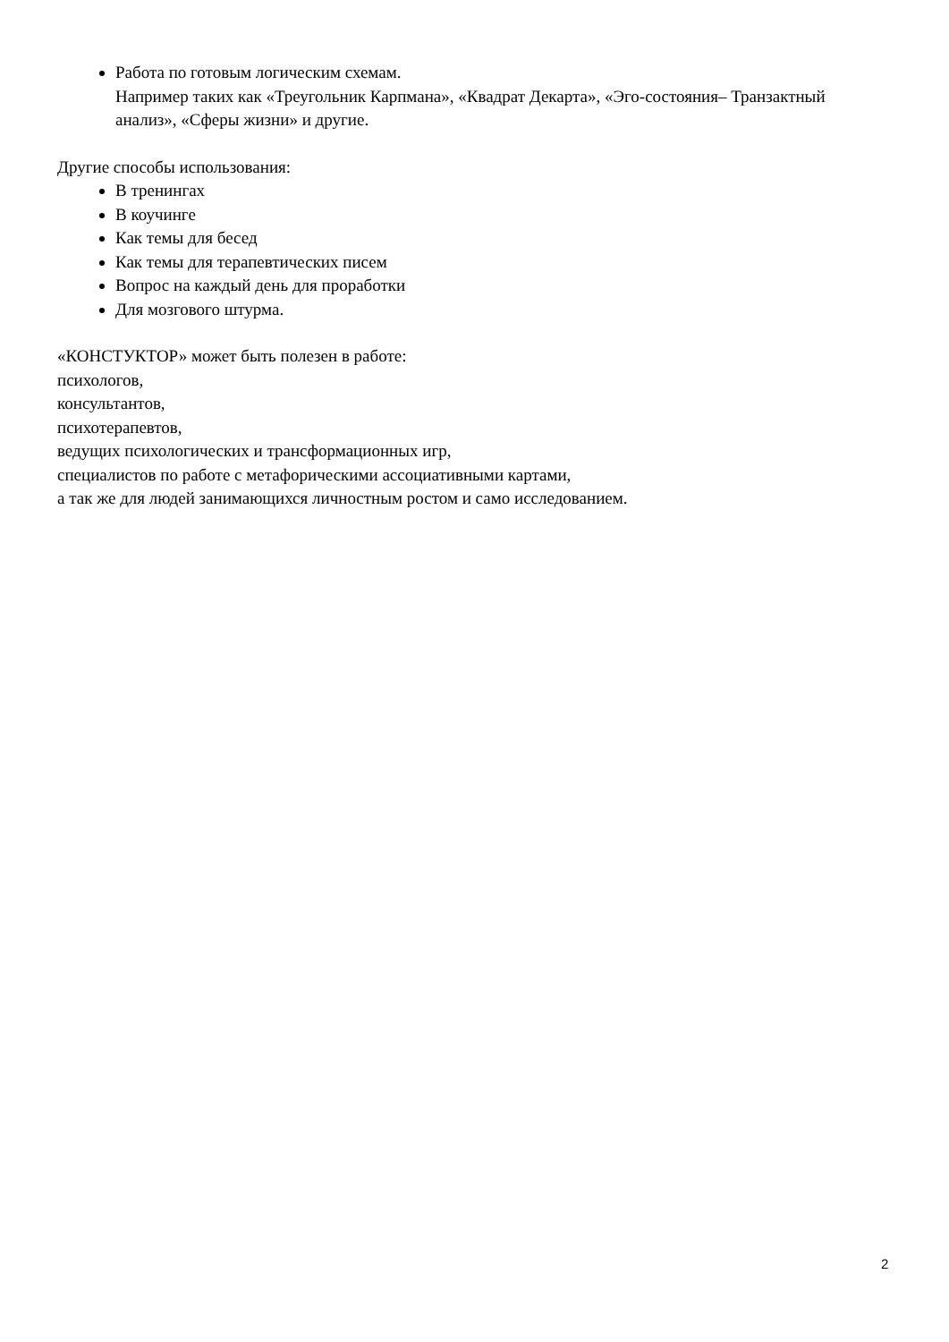Работа по готовым логическим схемам.
Например таких как «Треугольник Карпмана», «Квадрат Декарта», «Эго-состояния– Транзактный анализ», «Сферы жизни» и другие.
Другие способы использования:
В тренингах
В коучинге
Как темы для бесед
Как темы для терапевтических писем
Вопрос на каждый день для проработки
Для мозгового штурма.
«КОНСТУКТОР» может быть полезен в работе:
психологов,
консультантов,
психотерапевтов,
ведущих психологических и трансформационных игр,
специалистов по работе с метафорическими ассоциативными картами,
а так же для людей занимающихся личностным ростом и само исследованием.
2